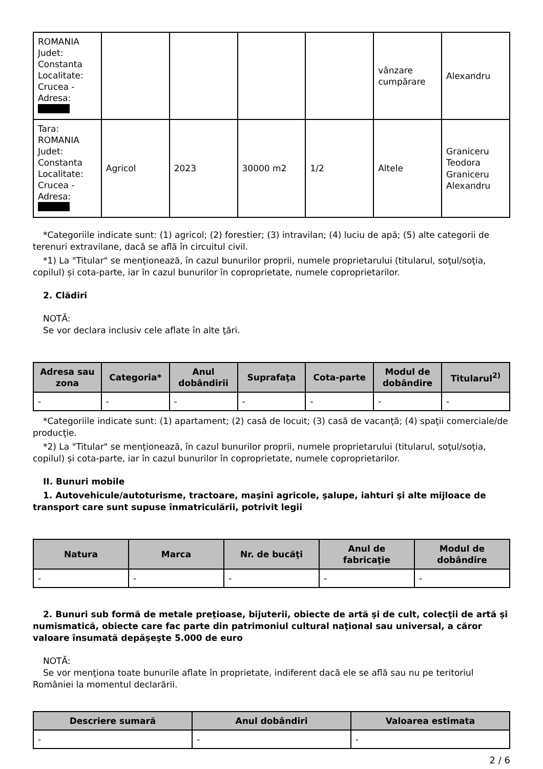| ROMANIA Judet: Constanta Localitate: Crucea - Adresa: | | | | | vânzare cumpărare | Alexandru |
| Tara: ROMANIA Judet: Constanta Localitate: Crucea - Adresa: | Agricol | 2023 | 30000 m2 | 1/2 | Altele | Graniceru Teodora Graniceru Alexandru |
*Categoriile indicate sunt: (1) agricol; (2) forestier; (3) intravilan; (4) luciu de apă; (5) alte categorii de terenuri extravilane, dacă se află în circuitul civil.
*1) La "Titular" se menţionează, în cazul bunurilor proprii, numele proprietarului (titularul, soţul/soţia, copilul) și cota-parte, iar în cazul bunurilor în coproprietate, numele coproprietarilor.
2. Clădiri
NOTĂ:
Se vor declara inclusiv cele aflate în alte ţări.
| Adresa sau zona | Categoria* | Anul dobândirii | Suprafaţa | Cota-parte | Modul de dobândire | Titularul<sup>2)</sup> |
| --- | --- | --- | --- | --- | --- | --- |
| - | - | - | - | - | - | - |
*Categoriile indicate sunt: (1) apartament; (2) casă de locuit; (3) casă de vacanţă; (4) spaţii comerciale/de producţie.
*2) La "Titular" se menţionează, în cazul bunurilor proprii, numele proprietarului (titularul, soţul/soţia, copilul) și cota-parte, iar în cazul bunurilor în coproprietate, numele coproprietarilor.
II. Bunuri mobile
1. Autovehicule/autoturisme, tractoare, maşini agricole, şalupe, iahturi şi alte mijloace de transport care sunt supuse înmatriculării, potrivit legii
| Natura | Marca | Nr. de bucăţi | Anul de fabricaţie | Modul de dobândire |
| --- | --- | --- | --- | --- |
| - | - | - | - | - |
2. Bunuri sub formă de metale preţioase, bijuterii, obiecte de artă şi de cult, colecţii de artă şi numismatică, obiecte care fac parte din patrimoniul cultural naţional sau universal, a căror valoare însumată depăşeşte 5.000 de euro
NOTĂ:
Se vor menţiona toate bunurile aflate în proprietate, indiferent dacă ele se află sau nu pe teritoriul României la momentul declarării.
| Descriere sumară | Anul dobândiri | Valoarea estimata |
| --- | --- | --- |
| - | - | - |
2 / 6